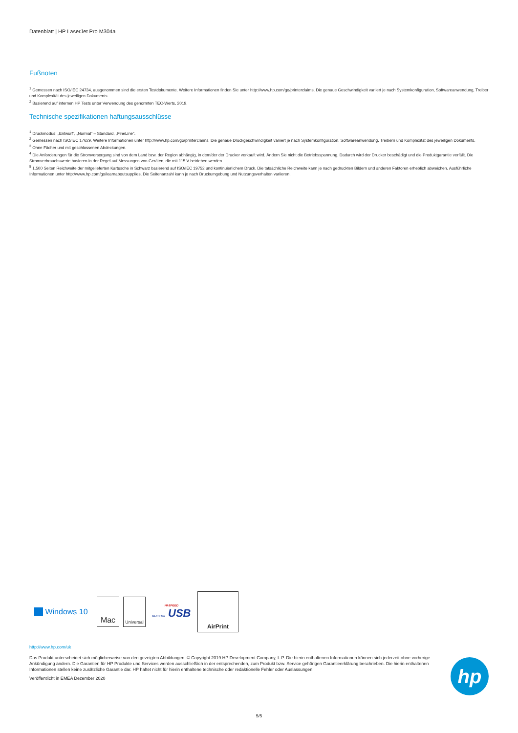Datenblatt | HP LaserJet Pro M304a
Fußnoten
<sup>1</sup> Gemessen nach ISO/IEC 24734, ausgenommen sind die ersten Testdokumente. Weitere Informationen finden Sie unter http://www.hp.com/go/printerclaims. Die genaue Geschwindigkeit variiert je nach Systemkonfiguration, Softwareanwendung, Treiber und Komplexität des jeweiligen Dokuments.
<sup>2</sup> Basierend auf internen HP Tests unter Verwendung des genormten TEC-Werts, 2019.
Technische spezifikationen haftungsausschlüsse
<sup>1</sup> Druckmodus: „Entwurf“, „Normal“ – Standard, „FineLine“.
<sup>2</sup> Gemessen nach ISO/IEC 17629. Weitere Informationen unter http://www.hp.com/go/printerclaims. Die genaue Druckgeschwindigkeit variiert je nach Systemkonfiguration, Softwareanwendung, Treibern und Komplexität des jeweiligen Dokuments.
<sup>3</sup> Ohne Fächer und mit geschlossenen Abdeckungen.
<sup>4</sup> Die Anforderungen für die Stromversorgung sind von dem Land bzw. der Region abhängig, in dem/der der Drucker verkauft wird. Ändern Sie nicht die Betriebsspannung. Dadurch wird der Drucker beschädigt und die Produktgarantie verfällt. Die Stromverbrauchswerte basieren in der Regel auf Messungen von Geräten, die mit 115 V betrieben werden.
<sup>5</sup> 1.500 Seiten Reichweite der mitgelieferten Kartusche in Schwarz basierend auf ISO/IEC 19752 und kontinuierlichem Druck. Die tatsächliche Reichweite kann je nach gedruckten Bildern und anderen Faktoren erheblich abweichen. Ausführliche Informationen unter http://www.hp.com/go/learnaboutsupplies. Die Seitenanzahl kann je nach Druckumgebung und Nutzungsverhalten variieren.
Windows 10
Mac
Universal
HI-SPEED
CERTIFIED USB
AirPrint
http://www.hp.com/uk
Das Produkt unterscheidet sich möglicherweise von den gezeigten Abbildungen. © Copyright 2019 HP Development Company, L.P. Die hierin enthaltenen Informationen können sich jederzeit ohne vorherige Ankündigung ändern. Die Garantien für HP Produkte und Services werden ausschließlich in der entsprechenden, zum Produkt bzw. Service gehörigen Garantieerklärung beschrieben. Die hierin enthaltenen Informationen stellen keine zusätzliche Garantie dar. HP haftet nicht für hierin enthaltene technische oder redaktionelle Fehler oder Auslassungen.
Veröffentlicht in EMEA Dezember 2020
hp
5/5